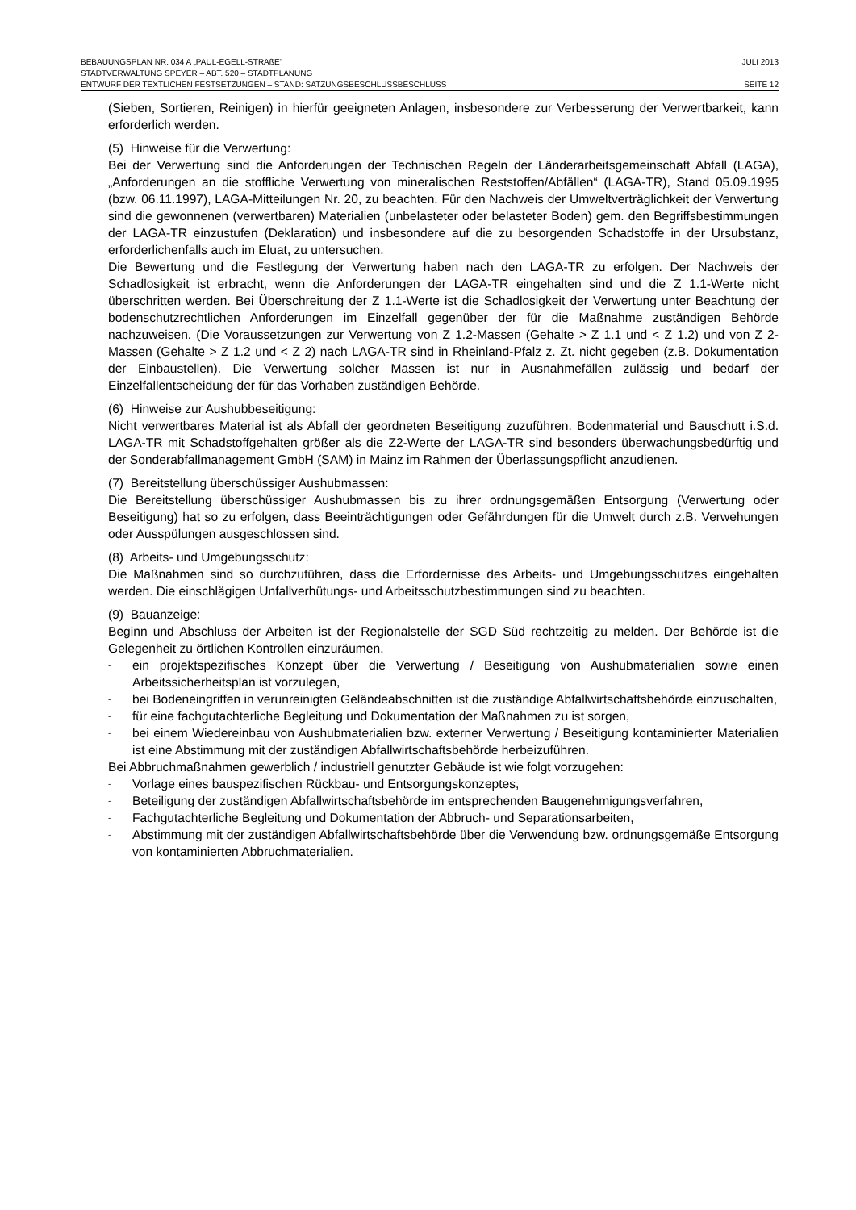BEBAUUNGSPLAN NR. 034 A „PAUL-EGELL-STRAßE“JULI 2013
STADTVERWALTUNG SPEYER – ABT. 520 – STADTPLANUNG
ENTWURF DER TEXTLICHEN FESTSETZUNGEN – STAND: SATZUNGSBESCHLUSSBESCHLUSS SEITE 12
(Sieben, Sortieren, Reinigen) in hierfür geeigneten Anlagen, insbesondere zur Verbesserung der Verwertbarkeit, kann erforderlich werden.
(5) Hinweise für die Verwertung:
Bei der Verwertung sind die Anforderungen der Technischen Regeln der Länderarbeitsgemeinschaft Abfall (LAGA), „Anforderungen an die stoffliche Verwertung von mineralischen Reststoffen/Abfällen“ (LAGA-TR), Stand 05.09.1995 (bzw. 06.11.1997), LAGA-Mitteilungen Nr. 20, zu beachten. Für den Nachweis der Umweltverträglichkeit der Verwertung sind die gewonnenen (verwertbaren) Materialien (unbelasteter oder belasteter Boden) gem. den Begriffsbestimmungen der LAGA-TR einzustufen (Deklaration) und insbesondere auf die zu besorgenden Schadstoffe in der Ursubstanz, erforderlichenfalls auch im Eluat, zu untersuchen.
Die Bewertung und die Festlegung der Verwertung haben nach den LAGA-TR zu erfolgen. Der Nachweis der Schadlosigkeit ist erbracht, wenn die Anforderungen der LAGA-TR eingehalten sind und die Z 1.1-Werte nicht überschritten werden. Bei Überschreitung der Z 1.1-Werte ist die Schadlosigkeit der Verwertung unter Beachtung der bodenschutzrechtlichen Anforderungen im Einzelfall gegenüber der für die Maßnahme zuständigen Behörde nachzuweisen. (Die Voraussetzungen zur Verwertung von Z 1.2-Massen (Gehalte > Z 1.1 und < Z 1.2) und von Z 2-Massen (Gehalte > Z 1.2 und < Z 2) nach LAGA-TR sind in Rheinland-Pfalz z. Zt. nicht gegeben (z.B. Dokumentation der Einbaustellen). Die Verwertung solcher Massen ist nur in Ausnahmefällen zulässig und bedarf der Einzelfallentscheidung der für das Vorhaben zuständigen Behörde.
(6) Hinweise zur Aushubbeseitigung:
Nicht verwertbares Material ist als Abfall der geordneten Beseitigung zuzuführen. Bodenmaterial und Bauschutt i.S.d. LAGA-TR mit Schadstoffgehalten größer als die Z2-Werte der LAGA-TR sind besonders überwachungsbedürftig und der Sonderabfallmanagement GmbH (SAM) in Mainz im Rahmen der Überlassungspflicht anzudienen.
(7) Bereitstellung überschüssiger Aushubmassen:
Die Bereitstellung überschüssiger Aushubmassen bis zu ihrer ordnungsgemäßen Entsorgung (Verwertung oder Beseitigung) hat so zu erfolgen, dass Beeinträchtigungen oder Gefährdungen für die Umwelt durch z.B. Verwehungen oder Ausspülungen ausgeschlossen sind.
(8) Arbeits- und Umgebungsschutz:
Die Maßnahmen sind so durchzuführen, dass die Erfordernisse des Arbeits- und Umgebungsschutzes eingehalten werden. Die einschlägigen Unfallverhütungs- und Arbeitsschutzbestimmungen sind zu beachten.
(9) Bauanzeige:
Beginn und Abschluss der Arbeiten ist der Regionalstelle der SGD Süd rechtzeitig zu melden. Der Behörde ist die Gelegenheit zu örtlichen Kontrollen einzuräumen.
- ein projektspezifisches Konzept über die Verwertung / Beseitigung von Aushubmaterialien sowie einen Arbeitssicherheitsplan ist vorzulegen,
- bei Bodeneingriffen in verunreinigten Geländeabschnitten ist die zuständige Abfallwirtschaftsbehörde einzuschalten,
- für eine fachgutachterliche Begleitung und Dokumentation der Maßnahmen zu ist sorgen,
- bei einem Wiedereinbau von Aushubmaterialien bzw. externer Verwertung / Beseitigung kontaminierter Materialien ist eine Abstimmung mit der zuständigen Abfallwirtschaftsbehörde herbeizuführen.
Bei Abbruchmaßnahmen gewerblich / industriell genutzter Gebäude ist wie folgt vorzugehen:
- Vorlage eines bauspezifischen Rückbau- und Entsorgungskonzeptes,
- Beteiligung der zuständigen Abfallwirtschaftsbehörde im entsprechenden Baugenehmigungsverfahren,
- Fachgutachterliche Begleitung und Dokumentation der Abbruch- und Separationsarbeiten,
- Abstimmung mit der zuständigen Abfallwirtschaftsbehörde über die Verwendung bzw. ordnungsgemäße Entsorgung von kontaminierten Abbruchmaterialien.